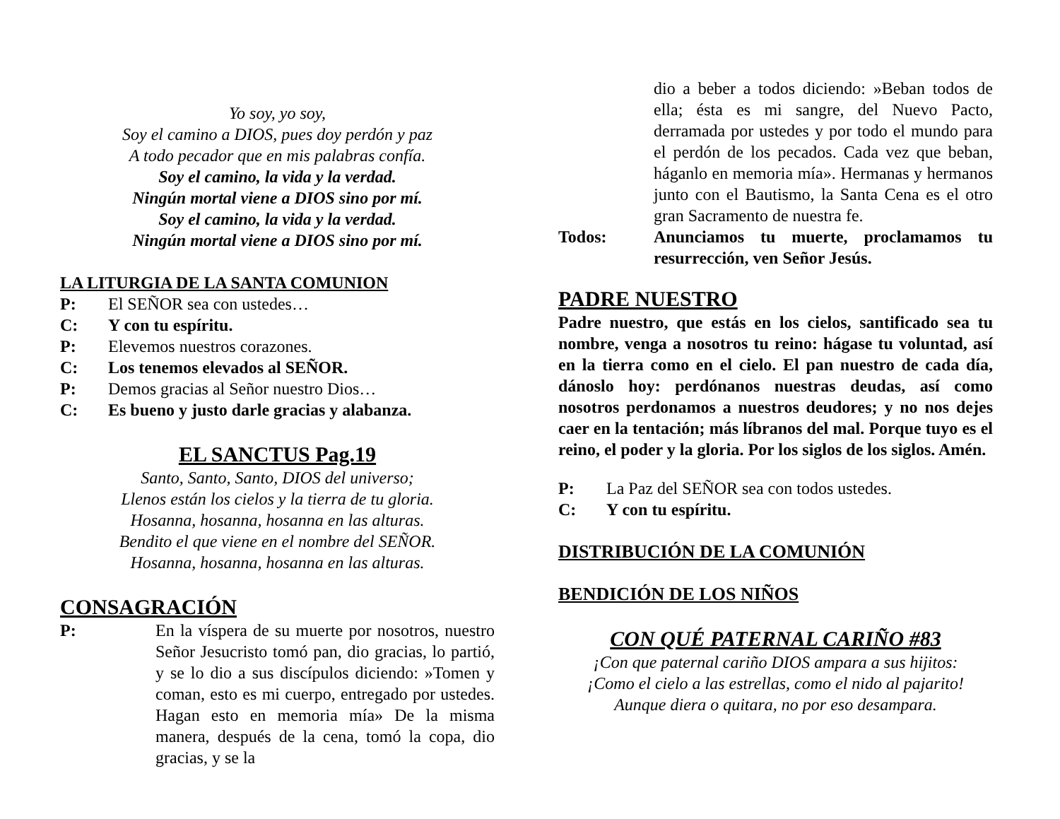Yo soy, yo soy,
Soy el camino a DIOS, pues doy perdón y paz
A todo pecador que en mis palabras confía.
Soy el camino, la vida y la verdad.
Ningún mortal viene a DIOS sino por mí.
Soy el camino, la vida y la verdad.
Ningún mortal viene a DIOS sino por mí.
LA LITURGIA DE LA SANTA COMUNION
P: El SEÑOR sea con ustedes…
C: Y con tu espíritu.
P: Elevemos nuestros corazones.
C: Los tenemos elevados al SEÑOR.
P: Demos gracias al Señor nuestro Dios…
C: Es bueno y justo darle gracias y alabanza.
EL SANCTUS Pag.19
Santo, Santo, Santo, DIOS del universo;
Llenos están los cielos y la tierra de tu gloria.
Hosanna, hosanna, hosanna en las alturas.
Bendito el que viene en el nombre del SEÑOR.
Hosanna, hosanna, hosanna en las alturas.
CONSAGRACIÓN
P: En la víspera de su muerte por nosotros, nuestro Señor Jesucristo tomó pan, dio gracias, lo partió, y se lo dio a sus discípulos diciendo: »Tomen y coman, esto es mi cuerpo, entregado por ustedes. Hagan esto en memoria mía» De la misma manera, después de la cena, tomó la copa, dio gracias, y se la
dio a beber a todos diciendo: »Beban todos de ella; ésta es mi sangre, del Nuevo Pacto, derramada por ustedes y por todo el mundo para el perdón de los pecados. Cada vez que beban, háganlo en memoria mía». Hermanas y hermanos junto con el Bautismo, la Santa Cena es el otro gran Sacramento de nuestra fe.
Todos: Anunciamos tu muerte, proclamamos tu resurrección, ven Señor Jesús.
PADRE NUESTRO
Padre nuestro, que estás en los cielos, santificado sea tu nombre, venga a nosotros tu reino: hágase tu voluntad, así en la tierra como en el cielo. El pan nuestro de cada día, dánoslo hoy: perdónanos nuestras deudas, así como nosotros perdonamos a nuestros deudores; y no nos dejes caer en la tentación; más líbranos del mal. Porque tuyo es el reino, el poder y la gloria. Por los siglos de los siglos. Amén.
P: La Paz del SEÑOR sea con todos ustedes.
C: Y con tu espíritu.
DISTRIBUCIÓN DE LA COMUNIÓN
BENDICIÓN DE LOS NIÑOS
CON QUÉ PATERNAL CARIÑO #83
¡Con que paternal cariño DIOS ampara a sus hijitos:
¡Como el cielo a las estrellas, como el nido al pajarito!
Aunque diera o quitara, no por eso desampara.